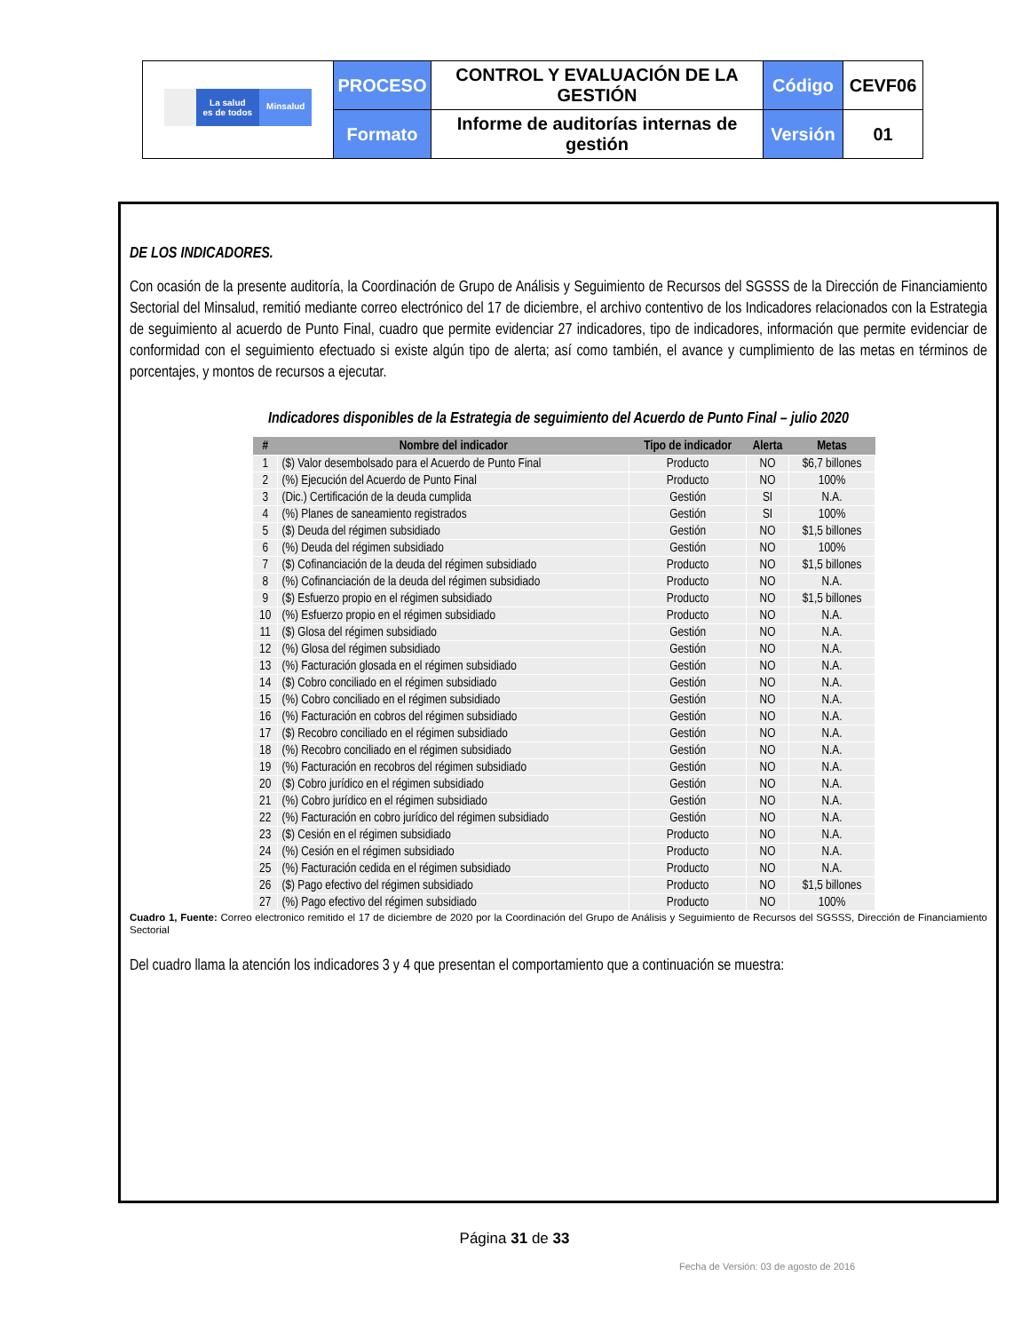| La salud es de todos Minsalud | PROCESO | CONTROL Y EVALUACIÓN DE LA GESTIÓN | Código | CEVF06 |
| | Formato | Informe de auditorías internas de gestión | Versión | 01 |
DE LOS INDICADORES.
Con ocasión de la presente auditoría, la Coordinación de Grupo de Análisis y Seguimiento de Recursos del SGSSS de la Dirección de Financiamiento Sectorial del Minsalud, remitió mediante correo electrónico del 17 de diciembre, el archivo contentivo de los Indicadores relacionados con la Estrategia de seguimiento al acuerdo de Punto Final, cuadro que permite evidenciar 27 indicadores, tipo de indicadores, información que permite evidenciar de conformidad con el seguimiento efectuado si existe algún tipo de alerta; así como también, el avance y cumplimiento de las metas en términos de porcentajes, y montos de recursos a ejecutar.
Indicadores disponibles de la Estrategia de seguimiento del Acuerdo de Punto Final – julio 2020
| # | Nombre del indicador | Tipo de indicador | Alerta | Metas |
| --- | --- | --- | --- | --- |
| 1 | ($) Valor desembolsado para el Acuerdo de Punto Final | Producto | NO | $6,7 billones |
| 2 | (%) Ejecución del Acuerdo de Punto Final | Producto | NO | 100% |
| 3 | (Dic.) Certificación de la deuda cumplida | Gestión | SI | N.A. |
| 4 | (%) Planes de saneamiento registrados | Gestión | SI | 100% |
| 5 | ($) Deuda del régimen subsidiado | Gestión | NO | $1,5 billones |
| 6 | (%) Deuda del régimen subsidiado | Gestión | NO | 100% |
| 7 | ($) Cofinanciación de la deuda del régimen subsidiado | Producto | NO | $1,5 billones |
| 8 | (%) Cofinanciación de la deuda del régimen subsidiado | Producto | NO | N.A. |
| 9 | ($) Esfuerzo propio en el régimen subsidiado | Producto | NO | $1,5 billones |
| 10 | (%) Esfuerzo propio en el régimen subsidiado | Producto | NO | N.A. |
| 11 | ($) Glosa del régimen subsidiado | Gestión | NO | N.A. |
| 12 | (%) Glosa del régimen subsidiado | Gestión | NO | N.A. |
| 13 | (%) Facturación glosada en el régimen subsidiado | Gestión | NO | N.A. |
| 14 | ($) Cobro conciliado en el régimen subsidiado | Gestión | NO | N.A. |
| 15 | (%) Cobro conciliado en el régimen subsidiado | Gestión | NO | N.A. |
| 16 | (%) Facturación en cobros del régimen subsidiado | Gestión | NO | N.A. |
| 17 | ($) Recobro conciliado en el régimen subsidiado | Gestión | NO | N.A. |
| 18 | (%) Recobro conciliado en el régimen subsidiado | Gestión | NO | N.A. |
| 19 | (%) Facturación en recobros del régimen subsidiado | Gestión | NO | N.A. |
| 20 | ($) Cobro jurídico en el régimen subsidiado | Gestión | NO | N.A. |
| 21 | (%) Cobro jurídico en el régimen subsidiado | Gestión | NO | N.A. |
| 22 | (%) Facturación en cobro jurídico del régimen subsidiado | Gestión | NO | N.A. |
| 23 | ($) Cesión en el régimen subsidiado | Producto | NO | N.A. |
| 24 | (%) Cesión en el régimen subsidiado | Producto | NO | N.A. |
| 25 | (%) Facturación cedida en el régimen subsidiado | Producto | NO | N.A. |
| 26 | ($) Pago efectivo del régimen subsidiado | Producto | NO | $1,5 billones |
| 27 | (%) Pago efectivo del régimen subsidiado | Producto | NO | 100% |
Cuadro 1, Fuente: Correo electronico remitido el 17 de diciembre de 2020 por la Coordinación del Grupo de Análisis y Seguimiento de Recursos del SGSSS, Dirección de Financiamiento Sectorial
Del cuadro llama la atención los indicadores 3 y 4 que presentan el comportamiento que a continuación se muestra:
Página 31 de 33
Fecha de Versión: 03 de agosto de 2016